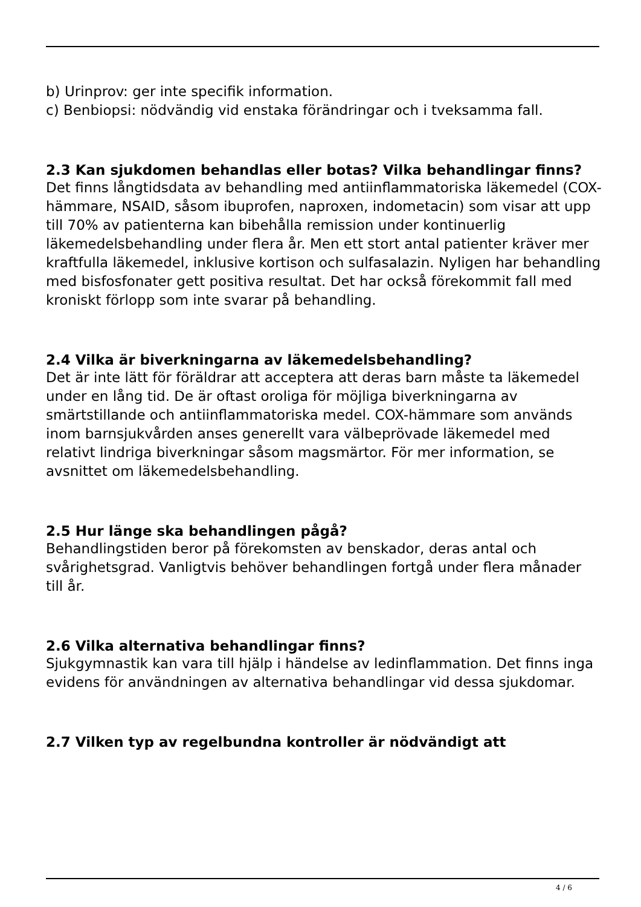b) Urinprov: ger inte specifik information.
c) Benbiopsi: nödvändig vid enstaka förändringar och i tveksamma fall.
2.3 Kan sjukdomen behandlas eller botas? Vilka behandlingar finns?
Det finns långtidsdata av behandling med antiinflammatoriska läkemedel (COX-hämmare, NSAID, såsom ibuprofen, naproxen, indometacin) som visar att upp till 70% av patienterna kan bibehålla remission under kontinuerlig läkemedelsbehandling under flera år. Men ett stort antal patienter kräver mer kraftfulla läkemedel, inklusive kortison och sulfasalazin. Nyligen har behandling med bisfosfonater gett positiva resultat. Det har också förekommit fall med kroniskt förlopp som inte svarar på behandling.
2.4 Vilka är biverkningarna av läkemedelsbehandling?
Det är inte lätt för föräldrar att acceptera att deras barn måste ta läkemedel under en lång tid. De är oftast oroliga för möjliga biverkningarna av smärtstillande och antiinflammatoriska medel. COX-hämmare som används inom barnsjukvården anses generellt vara välbeprövade läkemedel med relativt lindriga biverkningar såsom magsmärtor. För mer information, se avsnittet om läkemedelsbehandling.
2.5 Hur länge ska behandlingen pågå?
Behandlingstiden beror på förekomsten av benskador, deras antal och svårighetsgrad. Vanligtvis behöver behandlingen fortgå under flera månader till år.
2.6 Vilka alternativa behandlingar finns?
Sjukgymnastik kan vara till hjälp i händelse av ledinflammation. Det finns inga evidens för användningen av alternativa behandlingar vid dessa sjukdomar.
2.7 Vilken typ av regelbundna kontroller är nödvändigt att
4 / 6